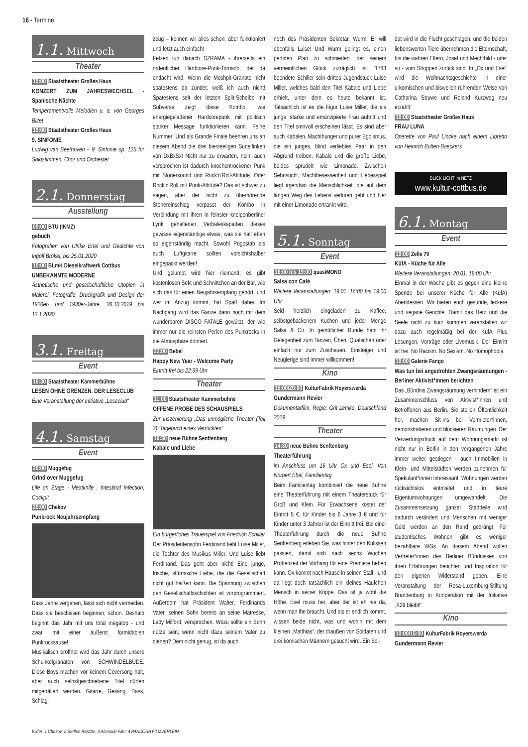16 - Termine
1.1. Mittwoch
Theater
15:00 Staatstheater Großes Haus
KONZERT ZUM JAHRESWECHSEL - Spanische Nächte
Temperamentvolle Melodien u. a. von Georges Bizet
19:00 Staatstheater Großes Haus
9. SINFONIE
Ludwig van Beethoven – 9. Sinfonie op. 125 für Solostimmen, Chor und Orchester
2.1. Donnerstag
Ausstellung
09:00 BTU (IKMZ)
gebuch
Fotografien von Ulrike Ertel und Gedichte von Ingolf Brökel, bis 25.01.2020
10:00 BLmK Dieselkraftwerk Cottbus
UNBEKANNTE MODERNE
Ästhetische und gesellschaftliche Utopien in Malerei, Fotografie, Druckgrafik und Design der 1920er- und 1930er-Jahre, 26.10.2019 bis 12.1.2020
3.1. Freitag
Event
16:30 Staatstheater Kammerbühne
LESEN OHNE GRENZEN. DER LESECLUB
Eine Veranstaltung der Initiative „Leseclub“
4.1. Samstag
Event
20:00 Muggefug
Grind over Muggefug
Life on Stage - Meatknife , Intestinal Infection, Cockpit
20:00 Chekov
Punkrock Neujahrsempfang
Dass Jahre vergehen, lässt sich nicht vermeiden. Dass sie beschissen beginnen, schon. Deshalb beginnt das Jahr mit uns total megatop - und zwar mit einer äußerst formidablen Punkrocksause!
Musikalisch eröffnet wird das Jahr durch unsere Schunkelgranaten von SCHWINDELBUDE. Diese Boys machen vor keinem Coversong halt, aber auch selbstgeschriebene Titel dürfen mitgeträllert werden. Gitarre, Gesang, Bass, Schlag-
zeug – kennen wir alles schon, aber funktioniert und fetzt auch einfach!
Fetzen tun danach SZRAMA - ihrerseits ein ordentlicher Hardcore-Punk-Tornado, der da entfacht wird. Wenn die Moshpit-Granate nicht spätestens da zündet, weiß ich auch nicht! Spätestens seit der letzten Split-Scheibe mit Subverse zeigt diese Kombo, wie energiegeladener Hardcorepunk mit politisch starker Message funktionieren kann. Feine Nummer! Und als Grande Finale beehren uns an diesem Abend die drei bierseeligen Sudelfinken von DxBxSx! Nicht nur zu erwarten, nein, auch versprochen ist dadurch knochentrockener Punk mit Stonersound und Rock‘n‘Roll-Attitüde. Oder Rock‘n‘Roll mit Punk-Attitüde? Das ist schwer zu sagen, aber der nicht zu überhörende Stonereinschlag verpasst der Kombo in Verbindung mit ihren in feinster kneipenberliner Lyrik gehaltenen Verbaleskapaden dieses gewisse eigenständige etwas, was sie halt eben so eigenständig macht. Sowohl Pogostab als auch Luftgitarre sollten vorsichtshalber eingepackt werden!
Und gelumpt wird hier niemand: es gibt kostenlosen Sekt und Schnittchen an der Bar, wie sich das für einen Neujahrsempfang gehört, und wer im Anzug kommt, hat Spaß dabei. Im Nachgang wird das Ganze dann noch mit dem wunderbaren DISCO FATALE gewürzt, der wie immer nur die reinsten Perlen des Punkrocks in die Atmosphäre donnert.
22:00 Bebel
Happy New Year - Welcome Party
Eintritt frei bis 22:59 Uhr
Theater
11:00 Staatstheater Kammerbühne
OFFENE PROBE DES SCHAUSPIELS
Zur Inszenierung „Das unmögliche Theater (Teil 2): Tagebuch eines Verrückten“
19:30 neue Bühne Senftenberg
Kabale und Liebe
Ein bürgerliches Trauerspiel von Friedrich Schiller
Der Präsidentensohn Ferdinand liebt Luise Miller, die Tochter des Musikus Miller. Und Luise liebt Ferdinand. Das geht aber nicht! Eine junge, frische, stürmische Liebe, die die Gesellschaft nicht gut heißen kann. Die Spannung zwischen den Gesellschaftsschichten ist vorprogrammiert. Außerdem hat Präsident Walter, Ferdinands Vater, seinen Sohn bereits an seine Mätresse, Lady Milford, versprochen. Wozu sollte ein Sohn nütze sein, wenn nicht dazu seinem Vater zu dienen? Dem nicht genug, ist da auch
noch des Präsidenten Sekretär, Wurm. Er will ebenfalls Luise! Und Wurm gelingt es, einen perfiden Plan zu schmieden, der seinem vermeintlichen Glück zuträglich ist. 1783 beendete Schiller sein drittes Jugendstück Luise Miller, welches bald den Titel Kabale und Liebe erhielt, unter dem es heute bekannt ist. Tatsächlich ist es die Figur Luise Miller, die als junge, starke und emanzipierte Frau auftritt und den Titel sinnvoll erscheinen lässt. Es sind aber auch Kabalen, Machthunger und purer Egoismus, die ein junges, blind verliebtes Paar in den Abgrund treiben. Kabale und die große Liebe, beides sprudelt wie Limonade. Zwischen Sehnsucht, Machtbesessenheit und Liebesspiel liegt irgendwo die Menschlichkeit, die auf dem langen Weg des Lebens verloren geht und hier mit einer Limonade ertränkt wird.
5.1. Sonntag
Event
16:00 bis 19:00 quasiMONO
Salsa con Café
Weitere Veranstaltungen: 19.01. 16:00 bis 19:00 Uhr
Seid herzlich eingeladen zu Kaffee, selbstgebackenem Kuchen und jeder Menge Salsa & Co. In gemütlicher Runde habt ihr Gelegenheit zum Tanzen, Üben, Quatschen oder einfach nur zum Zuschauen. Einsteiger und Neugierige sind immer willkommen!
Kino
15:00/20:00 KulturFabrik Hoyerswerda
Gundermann Revier
Dokumentarfilm, Regie: Grit Lemke, Deutschland 2019
Theater
14:30 neue Bühne Senftenberg
Theaterführung
im Anschluss um 16 Uhr Ox und Esel. Von Norbert Ebel, Familientag
Beim Familientag kombiniert die neue Bühne eine Theaterführung mit einem Theaterstück für Groß und Klein. Für Erwachsene kostet der Eintritt 5 €, für Kinder bis 6 Jahre 3 € und für Kinder unter 3 Jahren ist der Eintritt frei. Bei einer Theaterführung durch die neue Bühne Senftenberg erleben Sie, was hinter den Kulissen passiert, damit sich nach sechs Wochen Probenzeit der Vorhang für eine Premiere heben kann. Ox kommt nach Hause in seinen Stall - und da liegt doch tatsächlich ein kleines Häufchen Mensch in seiner Krippe. Das ist ja wohl die Höhe. Esel muss her, aber der ist eh nie da, wenn man ihn braucht. Und als er endlich kommt, wissen beide nicht, was und wohin mit dem kleinen „Matthias“, der draußen von Soldaten und drei komischen Männern gesucht wird. Ein Sol-
dat wird in die Flucht geschlagen, und die beiden liebenswerten Tiere übernehmen die Elternschaft, bis die wahren Eltern, Josef und Mechthild - oder so - vom Shoppen zurück sind. In „Ox und Esel“ wird die Weihnachtsgeschichte in einer urkomischen und bisweilen rührenden Weise von Catharina Struwe und Roland Kurzweg neu erzählt.
16:00 Staatstheater Großes Haus
FRAU LUNA
Operette von Paul Lincke nach einem Libretto von Heinrich Bolten-Baeckers
BLICK LICHT im NETZ
www.kultur-cottbus.de
6.1. Montag
Event
19:00 Zelle 79
KüfA - Küche für Alle
Weitere Veranstaltungen: 20.01. 19:00 Uhr
Einmal in der Woche gibt es gegen eine kleine Spende bei unserer Küche für Alle (KüfA) Abendessen. Wir bieten euch gesunde, leckere und vegane Gerichte. Damit das Herz und die Seele nicht zu kurz kommen veranstalten wir dazu auch regelmäßig bei der KüfA Plus Lesungen, Vorträge oder Livemusik. Der Eintritt ist frei. No Racism. No Sexism. No Homophopia.
19:00 Galerie Fango
Was tun bei angedrohten Zwangsräumungen - Berliner Aktivist*innen berichten
Das „Bündnis Zwangsräumung verhindern“ ist ein Zusammenschluss von Aktivist*innen und Betroffenen aus Berlin. Sie stellen Öffentlichkeit her, machen Sit-Ins bei Vermieter*innen, demonstratieren und blockieren Räumungen. Der Verwertungsdruck auf dem Wohnungsmarkt ist nicht nur in Berlin in den vergangenen Jahre immer weiter gestiegen - auch Immobilien in Klein- und Mittelstädten werden zunehmen für Spekulant*innen interessant. Wohnungen werden rücksichtslos entmietet und in teure Eigentumwohnungen umgewandelt. Die Zusammensetzung ganzer Stadtteile wird dadurch verändert und Menschen mit weniger Geld werden an den Rand gedrängt. Für studentisches Wohnen gibt es weniger bezahlbare WGs. An diesem Abend wollen Vertreter*innen des Berliner Bündnisses von ihren Erfahrungen berichten und Inspiration für den eigenen Widerstand geben. Eine Veranstaltung der Rosa-Luxemburg-Stiftung Brandenburg in Kooperation mit der Initiative „K29 bleibt!“
Kino
10:00/15:00 KulturFabrik Hoyerswerda
Gundermann Revier
Bilder: 1 Chekov; 2 Steffen Rasche; 3 Alamode Film; 4 PANDORA FILMVERLEIH